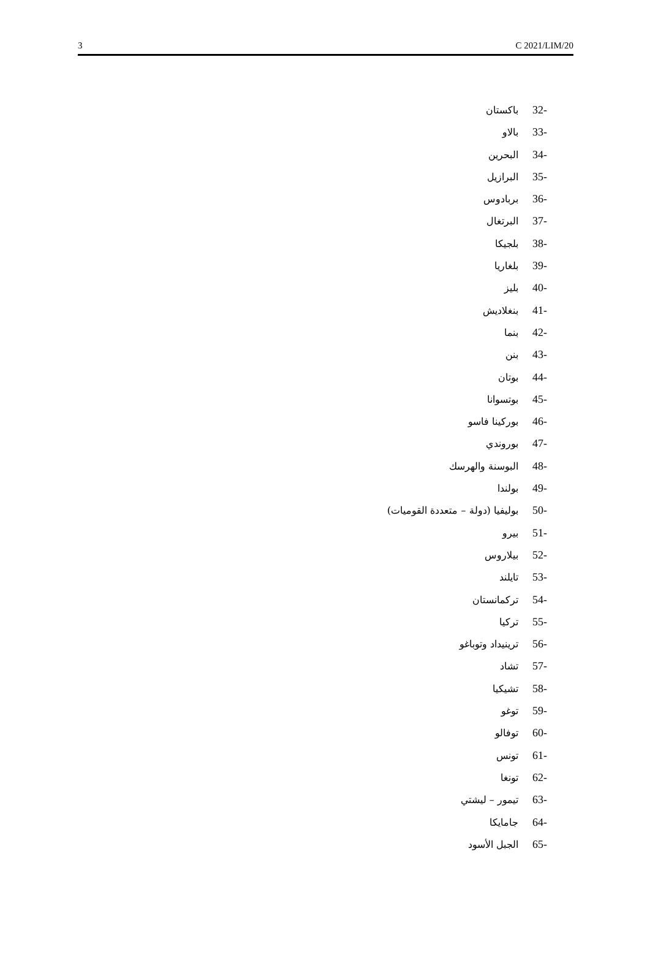3 C 2021/LIM/20
-32 باكستان
-33 بالاو
-34 البحرين
-35 البرازيل
-36 بربادوس
-37 البرتغال
-38 بلجيكا
-39 بلغاريا
-40 بليز
-41 بنغلاديش
-42 بنما
-43 بنن
-44 بوتان
-45 بوتسوانا
-46 بوركينا فاسو
-47 بوروندي
-48 البوسنة والهرسك
-49 بولندا
-50 بوليفيا (دولة – متعددة القوميات)
-51 بيرو
-52 بيلاروس
-53 تايلند
-54 تركمانستان
-55 تركيا
-56 ترينيداد وتوباغو
-57 تشاد
-58 تشيكيا
-59 توغو
-60 توفالو
-61 تونس
-62 تونغا
-63 تيمور – ليشتي
-64 جامايكا
-65 الجبل الأسود